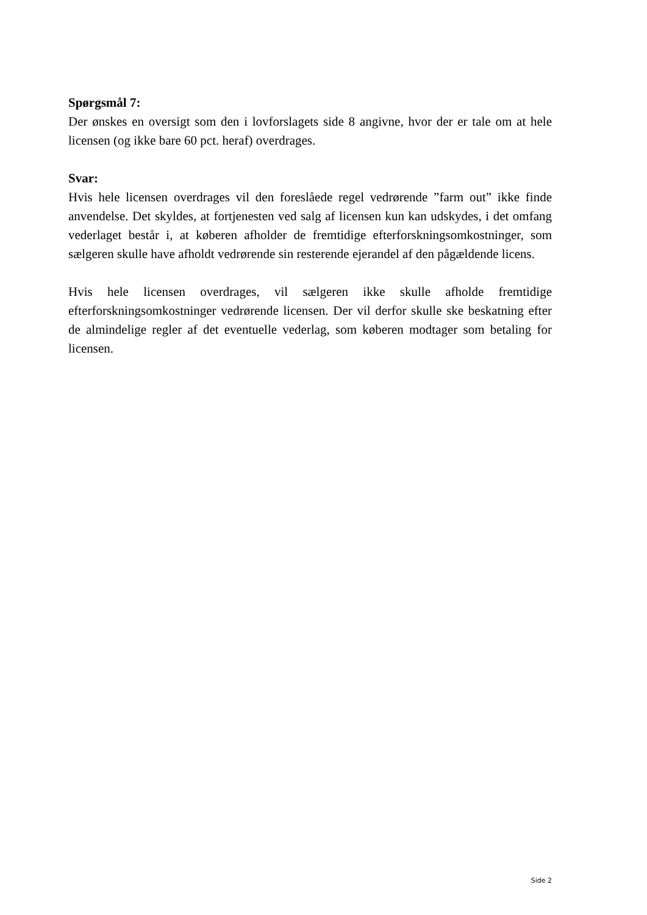Spørgsmål 7:
Der ønskes en oversigt som den i lovforslagets side 8 angivne, hvor der er tale om at hele licensen (og ikke bare 60 pct. heraf) overdrages.
Svar:
Hvis hele licensen overdrages vil den foreslåede regel vedrørende ”farm out” ikke finde anvendelse. Det skyldes, at fortjenesten ved salg af licensen kun kan udskydes, i det omfang vederlaget består i, at køberen afholder de fremtidige efterforskningsomkostninger, som sælgeren skulle have afholdt vedrørende sin resterende ejerandel af den pågældende licens.
Hvis hele licensen overdrages, vil sælgeren ikke skulle afholde fremtidige efterforskningsomkostninger vedrørende licensen. Der vil derfor skulle ske beskatning efter de almindelige regler af det eventuelle vederlag, som køberen modtager som betaling for licensen.
Side 2